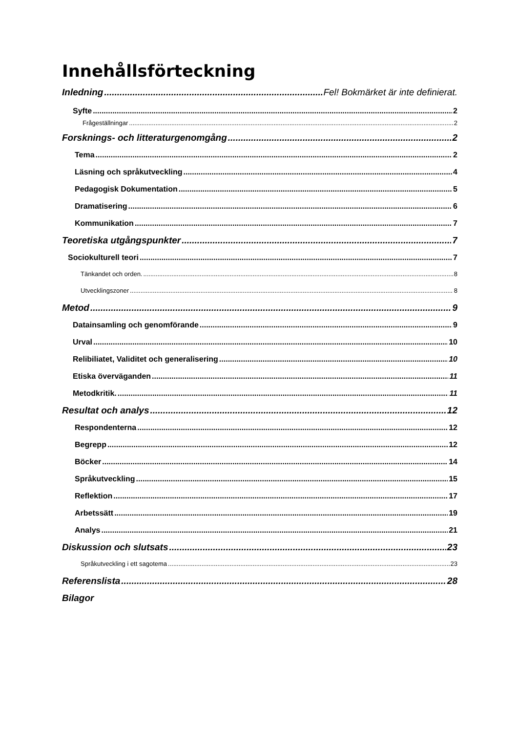Innehållsförteckning
Inledning Fel! Bokmärket är inte definierat.
Syfte 2
Frågeställningar 2
Forsknings- och litteraturgenomgång 2
Tema 2
Läsning och språkutveckling 4
Pedagogisk Dokumentation 5
Dramatisering 6
Kommunikation 7
Teoretiska utgångspunkter 7
Sociokulturell teori 7
Tänkandet och orden. 8
Utvecklingszoner 8
Metod 9
Datainsamling och genomförande 9
Urval 10
Relibiliatet, Validitet och generalisering 10
Etiska överväganden 11
Metodkritik. 11
Resultat och analys 12
Respondenterna 12
Begrepp 12
Böcker 14
Språkutveckling 15
Reflektion 17
Arbetssätt 19
Analys 21
Diskussion och slutsats 23
Språkutveckling i ett sagotema 23
Referenslista 28
Bilagor